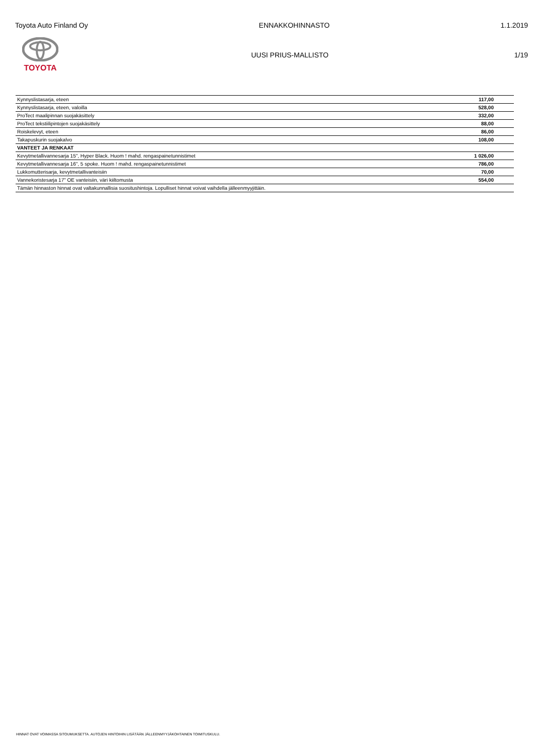Toyota Auto Finland Oy ENNAKKOHINNASTO 1.1.2019
TOYOTA UUSI PRIUS-MALLISTO 1/19
| Kynnyslistasarja, eteen | 117,00 |
| Kynnyslistasarja, eteen, valoilla | 528,00 |
| ProTect maalipinnan suojakäsittely | 332,00 |
| ProTect tekstiilipintojen suojakäsittely | 88,00 |
| Roiskelevyt, eteen | 86,00 |
| Takapuskurin suojakalvo | 108,00 |
| VANTEET JA RENKAAT | |
| Kevytmetallivannesarja 15", Hyper Black. Huom ! mahd. rengaspainetunnistimet | 1 026,00 |
| Kevytmetallivannesarja 16", 5 spoke. Huom ! mahd. rengaspainetunnistimet | 786,00 |
| Lukkomutterisarja, kevytmetallivanteisiin | 70,00 |
| Vannekoristesarja 17" OE vanteisiin, väri kiiltomusta | 554,00 |
| Tämän hinnaston hinnat ovat valtakunnallisia suositushintoja. Lopulliset hinnat voivat vaihdella jälleenmyyjittäin. | |
HINNAT OVAT VOIMASSA SITOUMUKSETTA. AUTOJEN HINTOIHIN LISÄTÄÄN JÄLLEENMYYJÄKOHTAINEN TOIMITUSKULU.